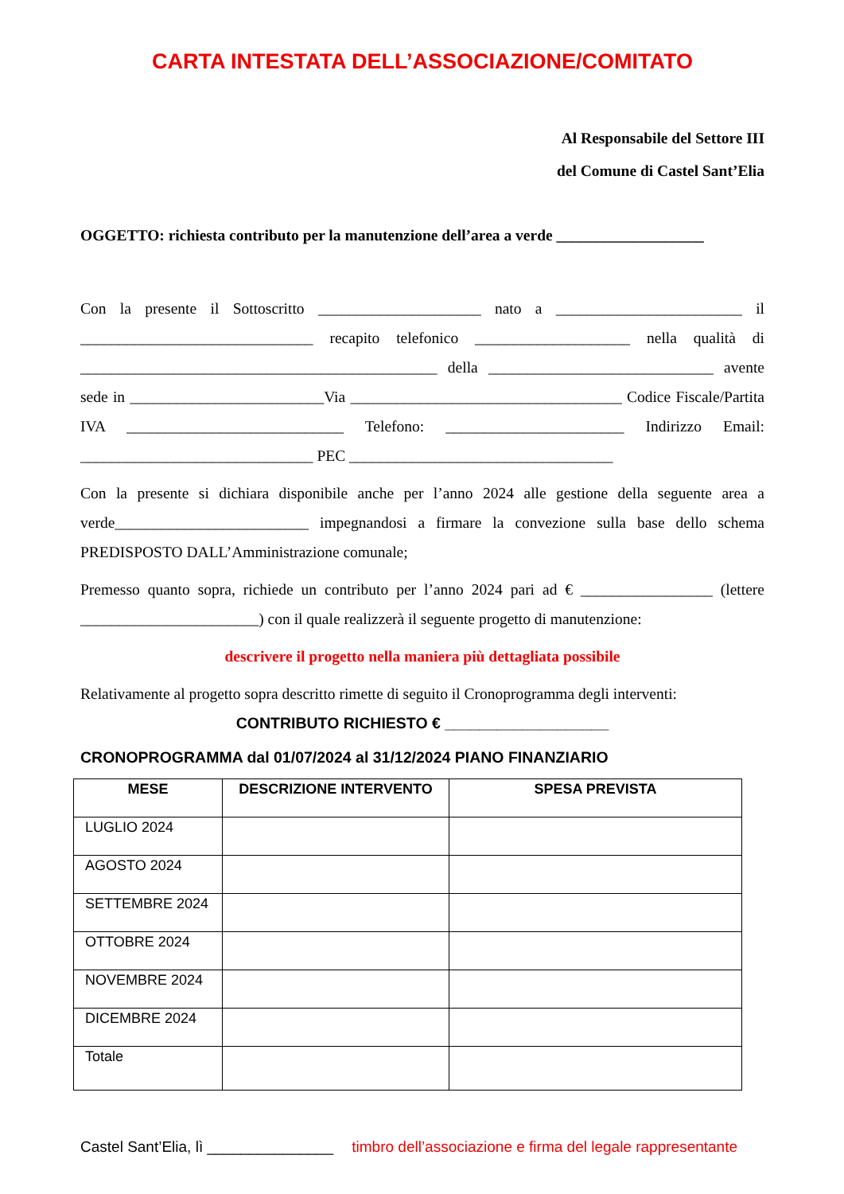CARTA INTESTATA DELL’ASSOCIAZIONE/COMITATO
Al Responsabile del Settore III
del Comune di Castel Sant’Elia
OGGETTO: richiesta contributo per la manutenzione dell’area a verde ___________________
Con la presente il Sottoscritto _____________________ nato a ________________________ il ______________________________ recapito telefonico ____________________ nella qualità di ______________________________________________ della _____________________________ avente sede in _________________________Via ___________________________________ Codice Fiscale/Partita IVA ____________________________ Telefono: _______________________ Indirizzo Email: ______________________________ PEC __________________________________
Con la presente si dichiara disponibile anche per l’anno 2024 alle gestione della seguente area a verde_________________________ impegnandosi a firmare la convezione sulla base dello schema PREDISPOSTO DALL’Amministrazione comunale;
Premesso quanto sopra, richiede un contributo per l’anno 2024 pari ad € _________________ (lettere _______________________) con il quale realizzerà il seguente progetto di manutenzione:
descrivere il progetto nella maniera più dettagliata possibile
Relativamente al progetto sopra descritto rimette di seguito il Cronoprogramma degli interventi:
CONTRIBUTO RICHIESTO € ___________________
CRONOPROGRAMMA dal 01/07/2024 al 31/12/2024 PIANO FINANZIARIO
| MESE | DESCRIZIONE INTERVENTO | SPESA PREVISTA |
| --- | --- | --- |
| LUGLIO 2024 | | |
| AGOSTO 2024 | | |
| SETTEMBRE 2024 | | |
| OTTOBRE 2024 | | |
| NOVEMBRE 2024 | | |
| DICEMBRE 2024 | | |
| Totale | | |
Castel Sant’Elia, lì _______________ timbro dell’associazione e firma del legale rappresentante